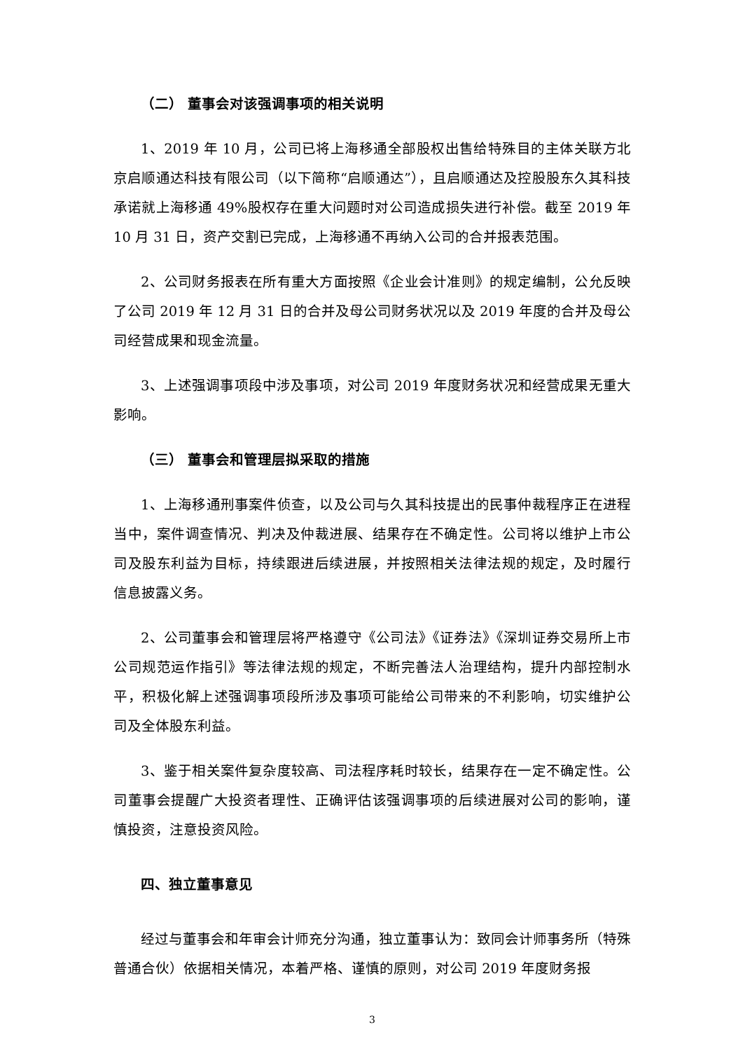（二） 董事会对该强调事项的相关说明
1、2019 年 10 月，公司已将上海移通全部股权出售给特殊目的主体关联方北京启顺通达科技有限公司（以下简称“启顺通达”），且启顺通达及控股股东久其科技承诺就上海移通 49%股权存在重大问题时对公司造成损失进行补偿。截至 2019 年 10 月 31 日，资产交割已完成，上海移通不再纳入公司的合并报表范围。
2、公司财务报表在所有重大方面按照《企业会计准则》的规定编制，公允反映了公司 2019 年 12 月 31 日的合并及母公司财务状况以及 2019 年度的合并及母公司经营成果和现金流量。
3、上述强调事项段中涉及事项，对公司 2019 年度财务状况和经营成果无重大影响。
（三） 董事会和管理层拟采取的措施
1、上海移通刑事案件侦查，以及公司与久其科技提出的民事仲裁程序正在进程当中，案件调查情况、判决及仲裁进展、结果存在不确定性。公司将以维护上市公司及股东利益为目标，持续跟进后续进展，并按照相关法律法规的规定，及时履行信息披露义务。
2、公司董事会和管理层将严格遵守《公司法》《证券法》《深圳证券交易所上市公司规范运作指引》等法律法规的规定，不断完善法人治理结构，提升内部控制水平，积极化解上述强调事项段所涉及事项可能给公司带来的不利影响，切实维护公司及全体股东利益。
3、鉴于相关案件复杂度较高、司法程序耗时较长，结果存在一定不确定性。公司董事会提醒广大投资者理性、正确评估该强调事项的后续进展对公司的影响，谨慎投资，注意投资风险。
四、独立董事意见
经过与董事会和年审会计师充分沟通，独立董事认为：致同会计师事务所（特殊普通合伙）依据相关情况，本着严格、谨慎的原则，对公司 2019 年度财务报
3